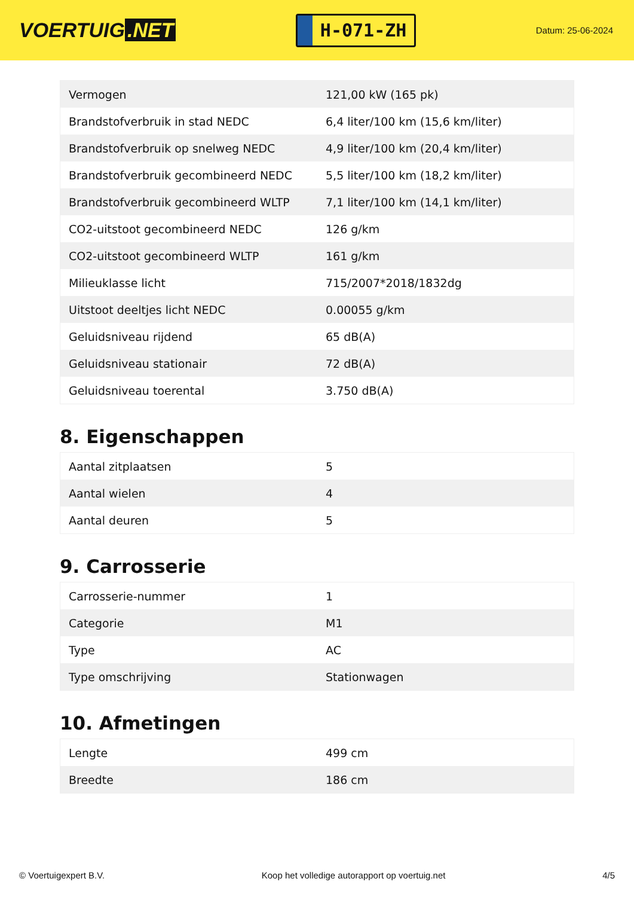VOERTUIG.NET
H-071-ZH
Datum: 25-06-2024
| Vermogen | 121,00 kW (165 pk) |
| Brandstofverbruik in stad NEDC | 6,4 liter/100 km (15,6 km/liter) |
| Brandstofverbruik op snelweg NEDC | 4,9 liter/100 km (20,4 km/liter) |
| Brandstofverbruik gecombineerd NEDC | 5,5 liter/100 km (18,2 km/liter) |
| Brandstofverbruik gecombineerd WLTP | 7,1 liter/100 km (14,1 km/liter) |
| CO2-uitstoot gecombineerd NEDC | 126 g/km |
| CO2-uitstoot gecombineerd WLTP | 161 g/km |
| Milieuklasse licht | 715/2007*2018/1832dg |
| Uitstoot deeltjes licht NEDC | 0.00055 g/km |
| Geluidsniveau rijdend | 65 dB(A) |
| Geluidsniveau stationair | 72 dB(A) |
| Geluidsniveau toerental | 3.750 dB(A) |
8. Eigenschappen
| Aantal zitplaatsen | 5 |
| Aantal wielen | 4 |
| Aantal deuren | 5 |
9. Carrosserie
| Carrosserie-nummer | 1 |
| Categorie | M1 |
| Type | AC |
| Type omschrijving | Stationwagen |
10. Afmetingen
| Lengte | 499 cm |
| Breedte | 186 cm |
© Voertuigexpert B.V. Koop het volledige autorapport op voertuig.net 4/5